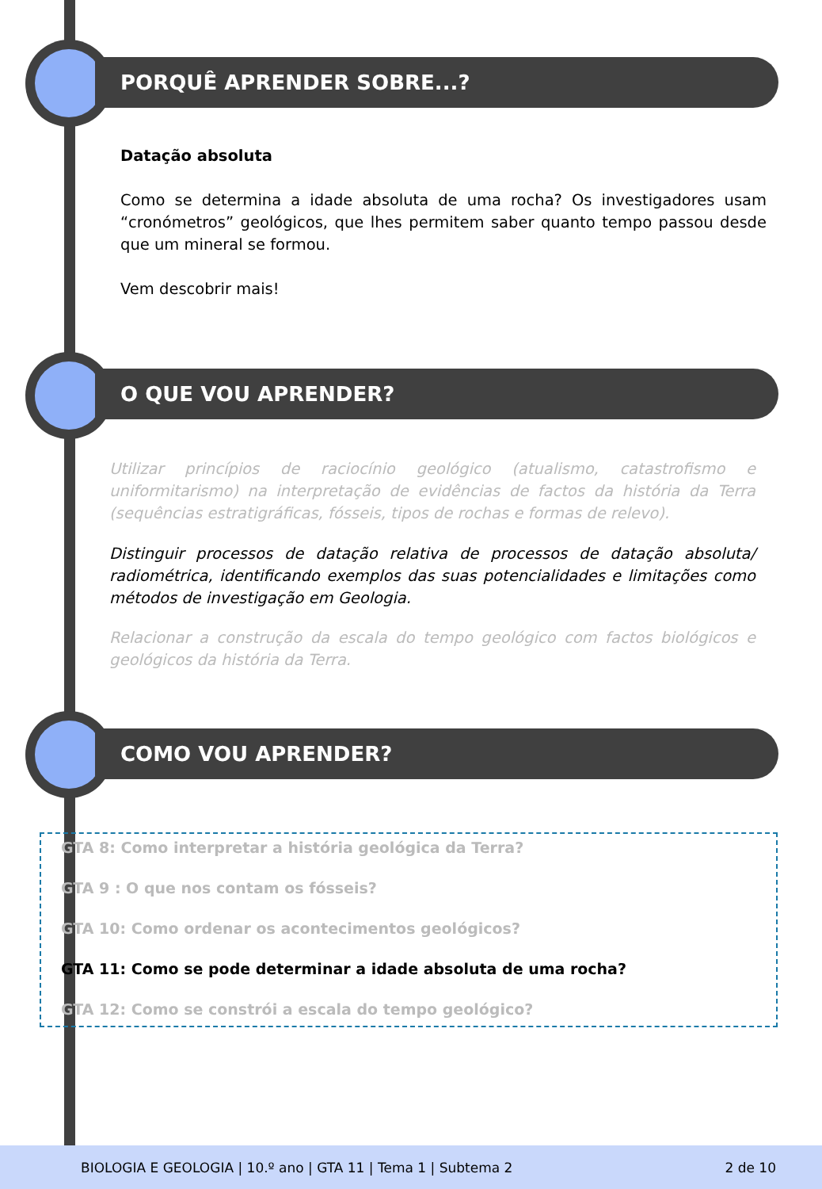PORQUÊ APRENDER SOBRE...?
Datação absoluta
Como se determina a idade absoluta de uma rocha? Os investigadores usam “cronómetros” geológicos, que lhes permitem saber quanto tempo passou desde que um mineral se formou.
Vem descobrir mais!
O QUE VOU APRENDER?
Utilizar princípios de raciocínio geológico (atualismo, catastrofismo e uniformitarismo) na interpretação de evidências de factos da história da Terra (sequências estratigráficas, fósseis, tipos de rochas e formas de relevo).
Distinguir processos de datação relativa de processos de datação absoluta/ radiométrica, identificando exemplos das suas potencialidades e limitações como métodos de investigação em Geologia.
Relacionar a construção da escala do tempo geológico com factos biológicos e geológicos da história da Terra.
COMO VOU APRENDER?
GTA 8: Como interpretar a história geológica da Terra?
GTA 9 : O que nos contam os fósseis?
GTA 10: Como ordenar os acontecimentos geológicos?
GTA 11: Como se pode determinar a idade absoluta de uma rocha?
GTA 12: Como se constrói a escala do tempo geológico?
BIOLOGIA E GEOLOGIA | 10.º ano | GTA 11 | Tema 1 | Subtema 2 2 de 10